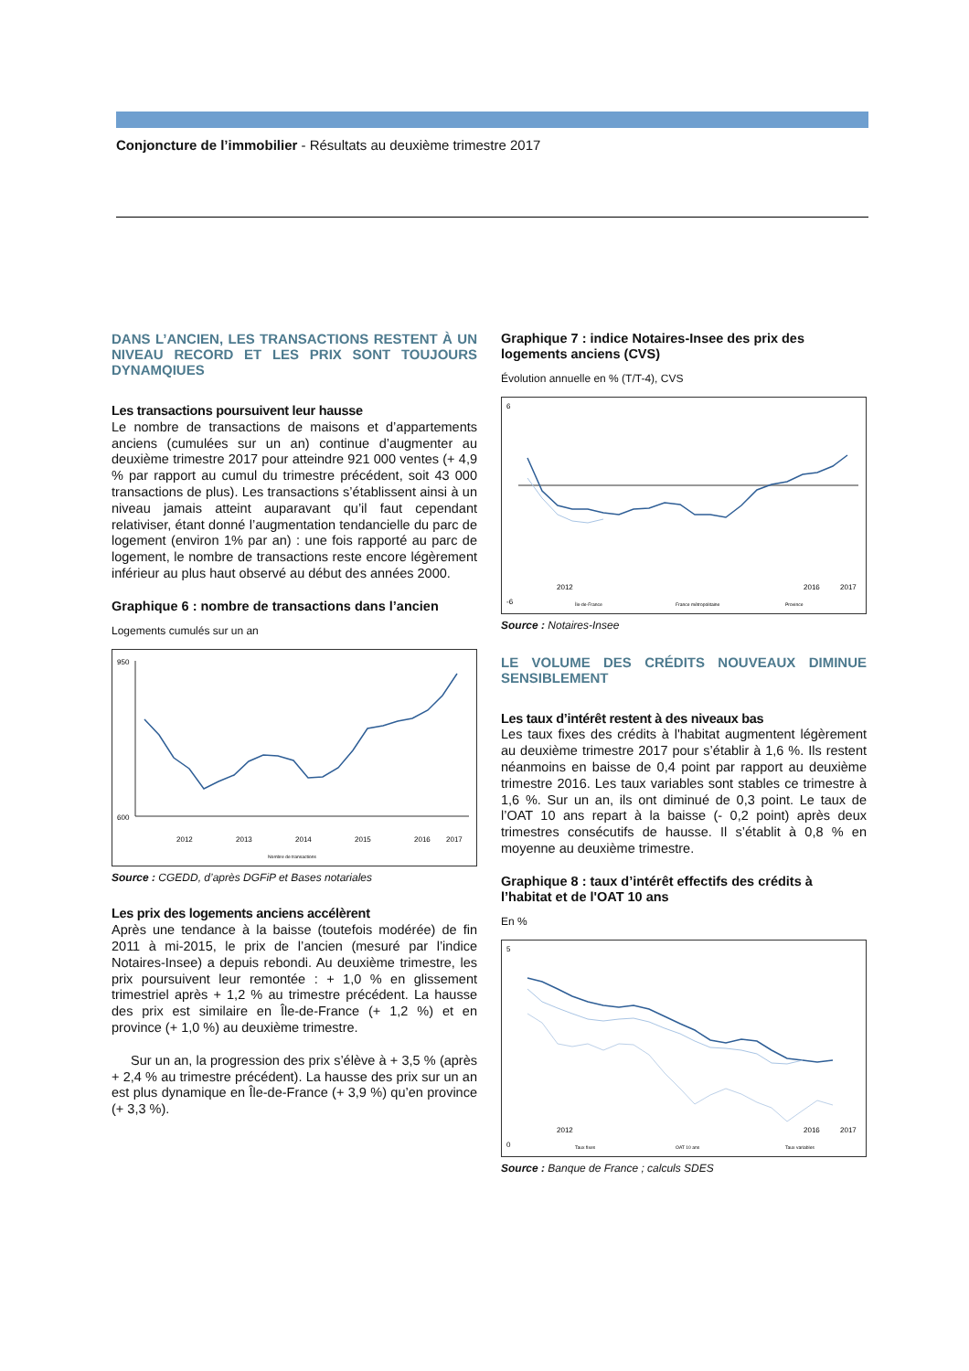Conjoncture de l’immobilier - Résultats au deuxième trimestre 2017
DANS L’ANCIEN, LES TRANSACTIONS RESTENT À UN NIVEAU RECORD ET LES PRIX SONT TOUJOURS DYNAMQIUES
Les transactions poursuivent leur hausse
Le nombre de transactions de maisons et d’appartements anciens (cumulées sur un an) continue d’augmenter au deuxième trimestre 2017 pour atteindre 921 000 ventes (+ 4,9 % par rapport au cumul du trimestre précédent, soit 43 000 transactions de plus). Les transactions s’établissent ainsi à un niveau jamais atteint auparavant qu’il faut cependant relativiser, étant donné l’augmentation tendancielle du parc de logement (environ 1% par an) : une fois rapporté au parc de logement, le nombre de transactions reste encore légèrement inférieur au plus haut observé au début des années 2000.
Graphique 6 : nombre de transactions dans l’ancien
Logements cumulés sur un an
950
600
2012
2013
2014
2015
2016
2017
Nombre de transactions
Source : CGEDD, d’après DGFiP et Bases notariales
Les prix des logements anciens accélèrent
Après une tendance à la baisse (toutefois modérée) de fin 2011 à mi-2015, le prix de l’ancien (mesuré par l’indice Notaires-Insee) a depuis rebondi. Au deuxième trimestre, les prix poursuivent leur remontée : + 1,0 % en glissement trimestriel après + 1,2 % au trimestre précédent. La hausse des prix est similaire en Île-de-France (+ 1,2 %) et en province (+ 1,0 %) au deuxième trimestre.
Sur un an, la progression des prix s’élève à + 3,5 % (après + 2,4 % au trimestre précédent). La hausse des prix sur un an est plus dynamique en Île-de-France (+ 3,9 %) qu’en province (+ 3,3 %).
Graphique 7 : indice Notaires-Insee des prix des logements anciens (CVS)
Évolution annuelle en % (T/T-4), CVS
6
-6
2012
2016
2017
Île-de-France
France métropolitaine
Province
Source : Notaires-Insee
LE VOLUME DES CRÉDITS NOUVEAUX DIMINUE SENSIBLEMENT
Les taux d’intérêt restent à des niveaux bas
Les taux fixes des crédits à l'habitat augmentent légèrement au deuxième trimestre 2017 pour s’établir à 1,6 %. Ils restent néanmoins en baisse de 0,4 point par rapport au deuxième trimestre 2016. Les taux variables sont stables ce trimestre à 1,6 %. Sur un an, ils ont diminué de 0,3 point. Le taux de l’OAT 10 ans repart à la baisse (- 0,2 point) après deux trimestres consécutifs de hausse. Il s’établit à 0,8 % en moyenne au deuxième trimestre.
Graphique 8 : taux d’intérêt effectifs des crédits à l’habitat et de l'OAT 10 ans
En %
5
0
2012
2016
2017
Taux fixes
OAT 10 ans
Taux variables
Source : Banque de France ; calculs SDES